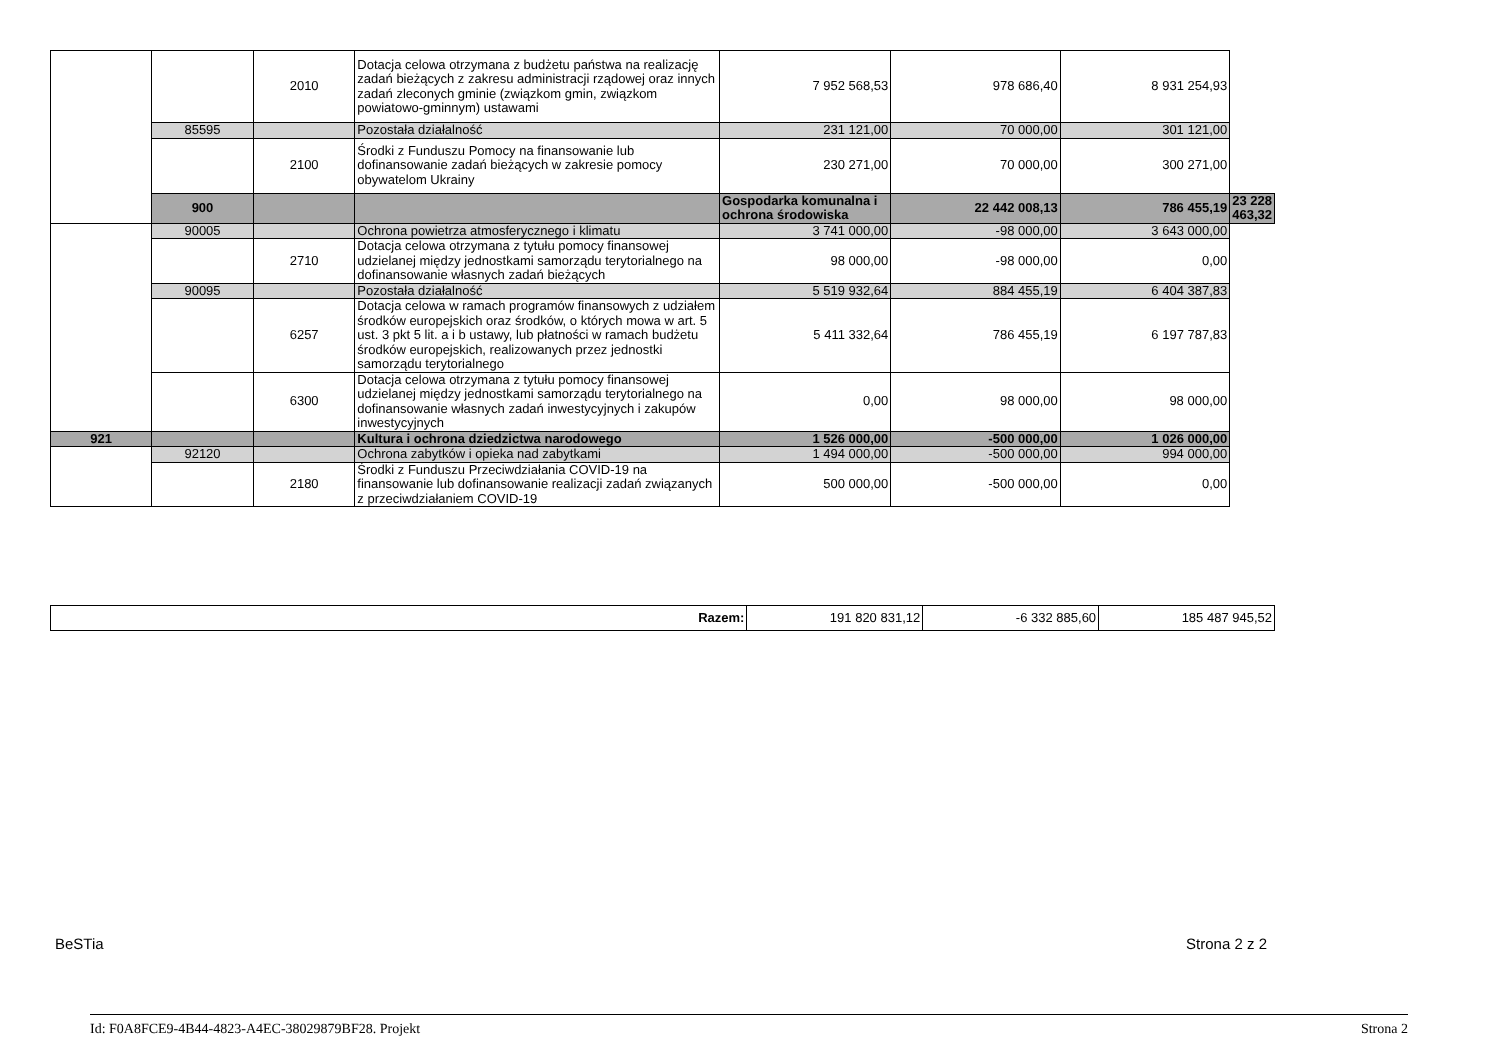| | | 2010 | Dotacja celowa otrzymana z budżetu państwa na realizację zadań bieżących z zakresu administracji rządowej oraz innych zadań zleconych gminie (związkom gmin, związkom powiatowo-gminnym) ustawami | 7 952 568,53 | 978 686,40 | 8 931 254,93 | |
| | 85595 | | Pozostała działalność | 231 121,00 | 70 000,00 | 301 121,00 | |
| | | 2100 | Środki z Funduszu Pomocy na finansowanie lub dofinansowanie zadań bieżących w zakresie pomocy obywatelom Ukrainy | 230 271,00 | 70 000,00 | 300 271,00 | |
| | 900 | | | Gospodarka komunalna i ochrona środowiska | 22 442 008,13 | 786 455,19 | 23 228 463,32 |
| | 90005 | | Ochrona powietrza atmosferycznego i klimatu | 3 741 000,00 | -98 000,00 | 3 643 000,00 | |
| | | 2710 | Dotacja celowa otrzymana z tytułu pomocy finansowej udzielanej między jednostkami samorządu terytorialnego na dofinansowanie własnych zadań bieżących | 98 000,00 | -98 000,00 | 0,00 | |
| | 90095 | | Pozostała działalność | 5 519 932,64 | 884 455,19 | 6 404 387,83 | |
| | | 6257 | Dotacja celowa w ramach programów finansowych z udziałem środków europejskich oraz środków, o których mowa w art. 5 ust. 3 pkt 5 lit. a i b ustawy, lub płatności w ramach budżetu środków europejskich, realizowanych przez jednostki samorządu terytorialnego | 5 411 332,64 | 786 455,19 | 6 197 787,83 | |
| | | 6300 | Dotacja celowa otrzymana z tytułu pomocy finansowej udzielanej między jednostkami samorządu terytorialnego na dofinansowanie własnych zadań inwestycyjnych i zakupów inwestycyjnych | 0,00 | 98 000,00 | 98 000,00 | |
| 921 | | | Kultura i ochrona dziedzictwa narodowego | 1 526 000,00 | -500 000,00 | 1 026 000,00 | |
| | 92120 | | Ochrona zabytków i opieka nad zabytkami | 1 494 000,00 | -500 000,00 | 994 000,00 | |
| | | 2180 | Środki z Funduszu Przeciwdziałania COVID-19 na finansowanie lub dofinansowanie realizacji zadań związanych z przeciwdziałaniem COVID-19 | 500 000,00 | -500 000,00 | 0,00 | |
| Razem: | 191 820 831,12 | -6 332 885,60 | 185 487 945,52 |
BeSTia Strona 2 z 2
Id: F0A8FCE9-4B44-4823-A4EC-38029879BF28. Projekt Strona 2